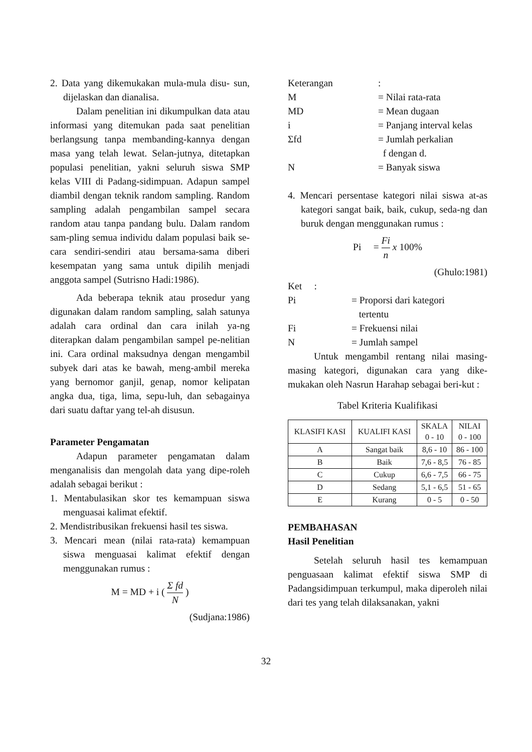2. Data yang dikemukakan mula-mula disu- sun, dijelaskan dan dianalisa.
Dalam penelitian ini dikumpulkan data atau informasi yang ditemukan pada saat penelitian berlangsung tanpa membanding-kannya dengan masa yang telah lewat. Selan-jutnya, ditetapkan populasi penelitian, yakni seluruh siswa SMP kelas VIII di Padang-sidimpuan. Adapun sampel diambil dengan teknik random sampling. Random sampling adalah pengambilan sampel secara random atau tanpa pandang bulu. Dalam random sam-pling semua individu dalam populasi baik se-cara sendiri-sendiri atau bersama-sama diberi kesempatan yang sama untuk dipilih menjadi anggota sampel (Sutrisno Hadi:1986).
Ada beberapa teknik atau prosedur yang digunakan dalam random sampling, salah satunya adalah cara ordinal dan cara inilah ya-ng diterapkan dalam pengambilan sampel pe-nelitian ini. Cara ordinal maksudnya dengan mengambil subyek dari atas ke bawah, meng-ambil mereka yang bernomor ganjil, genap, nomor kelipatan angka dua, tiga, lima, sepu-luh, dan sebagainya dari suatu daftar yang tel-ah disusun.
Parameter Pengamatan
Adapun parameter pengamatan dalam menganalisis dan mengolah data yang dipe-roleh adalah sebagai berikut :
1. Mentabulasikan skor tes kemampuan siswa menguasai kalimat efektif.
2. Mendistribusikan frekuensi hasil tes siswa.
3. Mencari mean (nilai rata-rata) kemampuan siswa menguasai kalimat efektif dengan menggunakan rumus :
M = MD + i ( Σ fd N )
(Sudjana:1986)
Keterangan:
M = Nilai rata-rata
MD = Mean dugaan
i = Panjang interval kelas
Σfd = Jumlah perkalian
f dengan d.
N = Banyak siswa
4. Mencari persentase kategori nilai siswa at-as kategori sangat baik, baik, cukup, seda-ng dan buruk dengan menggunakan rumus :
Pi = Fi n x 100%
(Ghulo:1981)
Ket :
Pi = Proporsi dari kategori
tertentu
Fi = Frekuensi nilai
N = Jumlah sampel
Untuk mengambil rentang nilai masing-masing kategori, digunakan cara yang dike-mukakan oleh Nasrun Harahap sebagai beri-kut :
Tabel Kriteria Kualifikasi
| KLASIFI KASI | KUALIFI KASI | SKALA 0 - 10 | NILAI 0 - 100 |
| --- | --- | --- | --- |
| A | Sangat baik | 8,6 - 10 | 86 - 100 |
| B | Baik | 7,6 - 8,5 | 76 - 85 |
| C | Cukup | 6,6 - 7,5 | 66 - 75 |
| D | Sedang | 5,1 - 6,5 | 51 - 65 |
| E | Kurang | 0 - 5 | 0 - 50 |
PEMBAHASAN
Hasil Penelitian
Setelah seluruh hasil tes kemampuan penguasaan kalimat efektif siswa SMP di Padangsidimpuan terkumpul, maka diperoleh nilai dari tes yang telah dilaksanakan, yakni
32